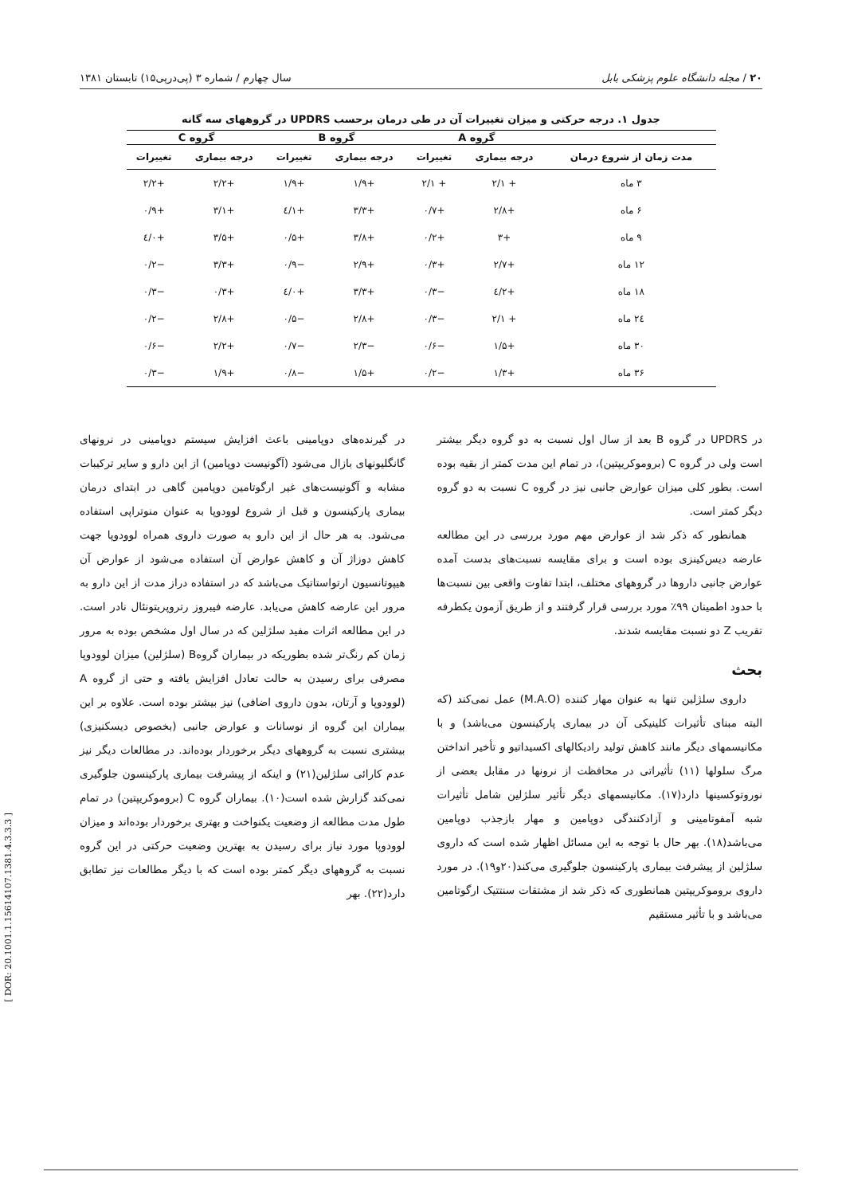۲۰ / مجله دانشگاه علوم پزشکی بابل سال چهارم / شماره ۳ (پی‌درپی۱۵) تابستان ۱۳۸۱
جدول ۱. درجه حرکتی و میزان تغییرات آن در طی درمان برحسب UPDRS در گروههای سه گانه
| | گروه A | | گروه B | | گروه C | |
| --- | --- | --- | --- | --- | --- | --- |
| مدت زمان از شروع درمان | درجه بیماری | تغییرات | درجه بیماری | تغییرات | درجه بیماری | تغییرات |
| ۳ ماه | + ۲/۱ | + ۲/۱ | +۱/۹ | +۱/۹ | +۲/۲ | +۲/۲ |
| ۶ ماه | +۲/۸ | +۰/۷ | +۳/۳ | +۱/٤ | +۳/۱ | +۰/۹ |
| ۹ ماه | +۳ | +۰/۲ | +۳/۸ | +۰/۵ | +۳/۵ | +۰/٤ |
| ۱۲ ماه | +۲/۷ | +۰/۳ | +۲/۹ | −۰/۹ | +۳/۳ | −۰/۲ |
| ۱۸ ماه | +۲/٤ | −۰/۳ | +۳/۳ | +۰/٤ | +۰/۳ | −۰/۳ |
| ۲٤ ماه | + ۲/۱ | −۰/۳ | +۲/۸ | −۰/۵ | +۲/۸ | −۰/۲ |
| ۳۰ ماه | +۱/۵ | −۰/۶ | −۲/۳ | −۰/۷ | +۲/۲ | −۰/۶ |
| ۳۶ ماه | +۱/۳ | −۰/۲ | +۱/۵ | −۰/۸ | +۱/۹ | −۰/۳ |
در UPDRS در گروه B بعد از سال اول نسبت به دو گروه دیگر بیشتر است ولی در گروه C (بروموکریپتین)، در تمام این مدت کمتر از بقیه بوده است. بطور کلی میزان عوارض جانبی نیز در گروه C نسبت به دو گروه دیگر کمتر است.
همانطور که ذکر شد از عوارض مهم مورد بررسی در این مطالعه عارضه دیس‌کینزی بوده است و برای مقایسه نسبت‌های بدست آمده عوارض جانبی داروها در گروههای مختلف، ابتدا تفاوت واقعی بین نسبت‌ها با حدود اطمینان ۹۹٪ مورد بررسی قرار گرفتند و از طریق آزمون یکطرفه تقریب Z دو نسبت مقایسه شدند.
بحث
داروی سلژلین تنها به عنوان مهار کننده (M.A.O) عمل نمی‌کند (که البته مبنای تأثیرات کلینیکی آن در بیماری پارکینسون می‌باشد) و با مکانیسمهای دیگر مانند کاهش تولید رادیکالهای اکسیداتیو و تأخیر انداختن مرگ سلولها (۱۱) تأثیراتی در محافظت از نرونها در مقابل بعضی از نوروتوکسینها دارد(۱۷). مکانیسمهای دیگر تأثیر سلژلین شامل تأثیرات شبه آمفوتامینی و آزادکنندگی دوپامین و مهار بازجذب دوپامین می‌باشد(۱۸). بهر حال با توجه به این مسائل اظهار شده است که داروی سلژلین از پیشرفت بیماری پارکینسون جلوگیری می‌کند(۲۰و۱۹). در مورد داروی بروموکریپتین همانطوری که ذکر شد از مشتقات سنتتیک ارگوتامین می‌باشد و با تأثیر مستقیم
در گیرنده‌های دوپامینی باعث افزایش سیستم دوپامینی در نرونهای گانگلیونهای بازال می‌شود (آگونیست دوپامین) از این دارو و سایر ترکیبات مشابه و آگونیست‌های غیر ارگوتامین دوپامین گاهی در ابتدای درمان بیماری پارکینسون و قبل از شروع لوودوپا به عنوان منوتراپی استفاده می‌شود. به هر حال از این دارو به صورت داروی همراه لوودوپا جهت کاهش دوزاژ آن و کاهش عوارض آن استفاده می‌شود از عوارض آن هیپوتانسیون ارتواستاتیک می‌باشد که در استفاده دراز مدت از این دارو به مرور این عارضه کاهش می‌یابد. عارضه فیبروز رتروپریتونئال نادر است. در این مطالعه اثرات مفید سلژلین که در سال اول مشخص بوده به مرور زمان کم رنگ‌تر شده بطوریکه در بیماران گروهB (سلژلین) میزان لوودوپا مصرفی برای رسیدن به حالت تعادل افزایش یافته و حتی از گروه A (لوودوپا و آرتان، بدون داروی اضافی) نیز بیشتر بوده است. علاوه بر این بیماران این گروه از نوسانات و عوارض جانبی (بخصوص دیسکنیزی) بیشتری نسبت به گروههای دیگر برخوردار بوده‌اند. در مطالعات دیگر نیز عدم کارائی سلژلین(۲۱) و اینکه از پیشرفت بیماری پارکینسون جلوگیری نمی‌کند گزارش شده است(۱۰). بیماران گروه C (بروموکریپتین) در تمام طول مدت مطالعه از وضعیت یکنواخت و بهتری برخوردار بوده‌اند و میزان لوودوپا مورد نیاز برای رسیدن به بهترین وضعیت حرکتی در این گروه نسبت به گروههای دیگر کمتر بوده است که با دیگر مطالعات نیز تطابق دارد(۲۲). بهر
[ DOR: 20.1001.1.15614107.1381.4.3.3.3 ]